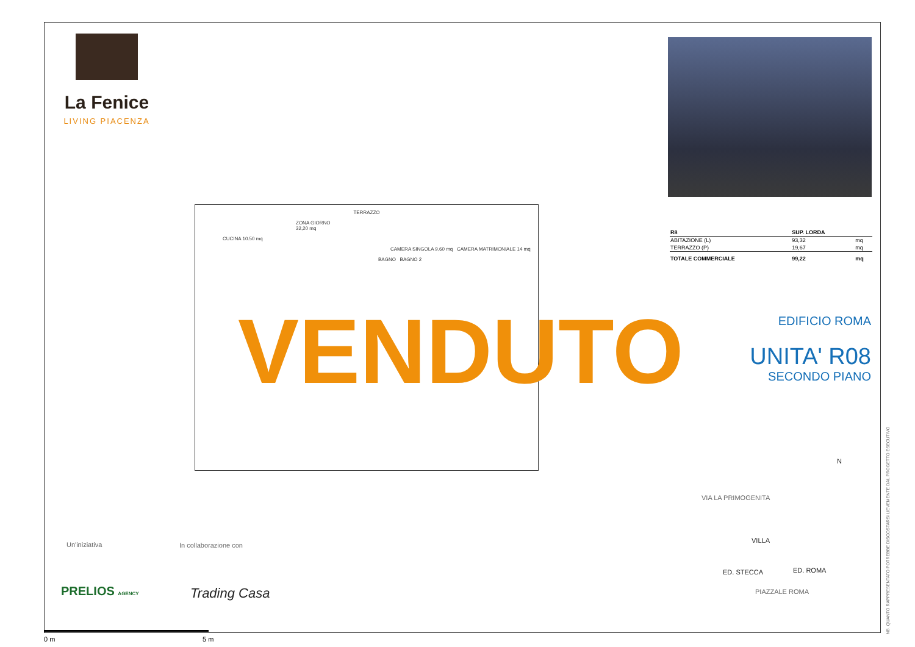La Fenice
LIVING PIACENZA
| R8 | SUP. LORDA | |
| --- | --- | --- |
| ABITAZIONE (L) | 93,32 | mq |
| TERRAZZO (P) | 19,67 | mq |
| TOTALE COMMERCIALE | 99,22 | mq |
EDIFICIO ROMA
UNITA' R08
SECONDO PIANO
TERRAZZO
ZONA GIORNO
32,20 mq
CUCINA 10.50 mq
CAMERA SINGOLA 9,60 mq CAMERA MATRIMONIALE 14 mq
BAGNO BAGNO 2
VENDUTO
Un'iniziativa In collaborazione con
PRELIOS AGENCY Trading Casa
VIA LA PRIMOGENITA
VILLA
ED. STECCA ED. ROMA
PIAZZALE ROMA
N
0 m 5 m NB. QUANTO RAPPRESENTATO POTREBBE DISCOSTARSI LIEVEMENTE DAL PROGETTO ESECUTIVO